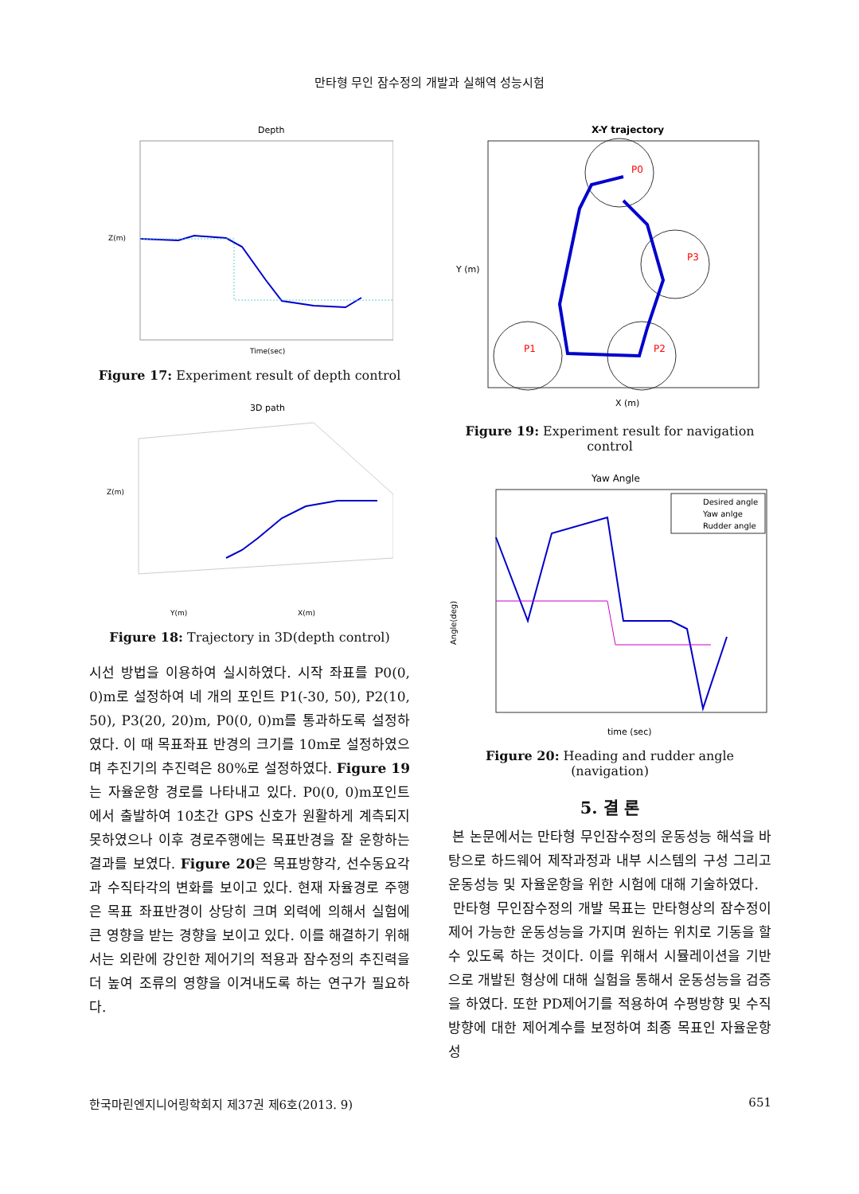만타형 무인 잠수정의 개발과 실해역 성능시험
Depth
Z(m)
Time(sec)
Figure 17: Experiment result of depth control
3D path
Z(m)
Y(m)
X(m)
Figure 18: Trajectory in 3D(depth control)
시선 방법을 이용하여 실시하였다. 시작 좌표를 P0(0, 0)m로 설정하여 네 개의 포인트 P1(-30, 50), P2(10, 50), P3(20, 20)m, P0(0, 0)m를 통과하도록 설정하였다. 이 때 목표좌표 반경의 크기를 10m로 설정하였으며 추진기의 추진력은 80%로 설정하였다. Figure 19는 자율운항 경로를 나타내고 있다. P0(0, 0)m포인트에서 출발하여 10초간 GPS 신호가 원활하게 계측되지 못하였으나 이후 경로주행에는 목표반경을 잘 운항하는 결과를 보였다. Figure 20은 목표방향각, 선수동요각과 수직타각의 변화를 보이고 있다. 현재 자율경로 주행은 목표 좌표반경이 상당히 크며 외력에 의해서 실험에 큰 영향을 받는 경향을 보이고 있다. 이를 해결하기 위해서는 외란에 강인한 제어기의 적용과 잠수정의 추진력을 더 높여 조류의 영향을 이겨내도록 하는 연구가 필요하다.
X-Y trajectory
P0
P1
P2
P3
Y (m)
X (m)
Figure 19: Experiment result for navigation control
Yaw Angle
Desired angle
Yaw anlge
Rudder angle
Angle(deg)
time (sec)
Figure 20: Heading and rudder angle (navigation)
5. 결 론
본 논문에서는 만타형 무인잠수정의 운동성능 해석을 바탕으로 하드웨어 제작과정과 내부 시스템의 구성 그리고 운동성능 및 자율운항을 위한 시험에 대해 기술하였다.
만타형 무인잠수정의 개발 목표는 만타형상의 잠수정이 제어 가능한 운동성능을 가지며 원하는 위치로 기동을 할 수 있도록 하는 것이다. 이를 위해서 시뮬레이션을 기반으로 개발된 형상에 대해 실험을 통해서 운동성능을 검증을 하였다. 또한 PD제어기를 적용하여 수평방향 및 수직 방향에 대한 제어계수를 보정하여 최종 목표인 자율운항 성
한국마린엔지니어링학회지 제37권 제6호(2013. 9) 651